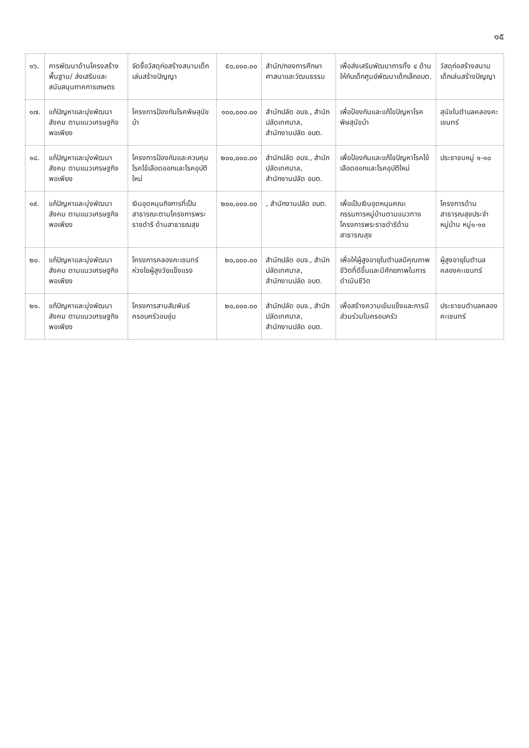๑๕
| ๑๖. | การพัฒนาด้านโครงสร้างพื้นฐาน/ ส่งเสริมและสนับสนุนภาคการเกษตร | จัดซื้อวัสดุก่อสร้างสนามเด็กเล่นสร้างปัญญา | ๕๐,๐๐๐.๐๐ | สำนัก/กองการศึกษา ศาสนาและวัฒนธรรม | เพื่อส่งเสริมพัฒนาการทั้ง ๔ ด้านให้กับเด็กศูนย์พัฒนาเด็กเล็กอบต. | วัสดุก่อสร้างสนามเด็กเล่นสร้างปัญญา |
| ๑๗. | แก้ปัญหาและมุ่งพัฒนาสังคม ตามแนวเศรษฐกิจพอเพียง | โครงการป้องกันโรคพิษสุนัขบ้า | ๑๐๐,๐๐๐.๐๐ | สำนักปลัด อบจ., สำนักปลัดเทศบาล, สำนักงานปลัด อบต. | เพื่อป้องกันและแก้ไขปัญหาโรคพิษสุนัขบ้า | สุนัขในตำบลคลองคะเชนทร์ |
| ๑๘. | แก้ปัญหาและมุ่งพัฒนาสังคม ตามแนวเศรษฐกิจพอเพียง | โครงการป้องกันและควบคุมโรคไข้เลือดออกและโรคอุบัติใหม่ | ๒๐๐,๐๐๐.๐๐ | สำนักปลัด อบจ., สำนักปลัดเทศบาล, สำนักงานปลัด อบต. | เพื่อป้องกันและแก้ไขปัญหาโรคไข้เลือดออกและโรคอุบัติใหม่ | ประชาชนหมู่ ๑-๑๐ |
| ๑๙. | แก้ปัญหาและมุ่งพัฒนาสังคม ตามแนวเศรษฐกิจพอเพียง | เงินอุดหนุนกิจการที่เป็นสาธารณะตามโครงการพระราชดำริ ด้านสาธารณสุข | ๒๐๐,๐๐๐.๐๐ | , สำนักงานปลัด อบต. | เพื่อเป็นเงินอุดหนุนคณะกรรมการหมู่บ้านตามแนวทางโครงการพระราชดำริด้านสาธารณสุข | โครงการด้านสาธารณสุขประจำหมู่บ้าน หมู่๑-๑๐ |
| ๒๐. | แก้ปัญหาและมุ่งพัฒนาสังคม ตามแนวเศรษฐกิจพอเพียง | โครงการคลองคะเชนทร์ห่วงใยผู้สูงวัยแข็งแรง | ๒๐,๐๐๐.๐๐ | สำนักปลัด อบจ., สำนักปลัดเทศบาล, สำนักงานปลัด อบต. | เพื่อให้ผู้สูงอายุในตำบลมีคุณภาพชีวิตที่ดีขึ้นและมีศักยภาพในการดำเนินชีวิต | ผู้สูงอายุในตำบลคลองคะเชนทร์ |
| ๒๑. | แก้ปัญหาและมุ่งพัฒนาสังคม ตามแนวเศรษฐกิจพอเพียง | โครงการสานสัมพันธ์ครอบครัวอบอุ่น | ๒๐,๐๐๐.๐๐ | สำนักปลัด อบจ., สำนักปลัดเทศบาล, สำนักงานปลัด อบต. | เพื่อสร้างความเข้มแข็งและการมีส่วนร่วมในครอบครัว | ประชาชนตำบลคลองคะเชนทร์ |